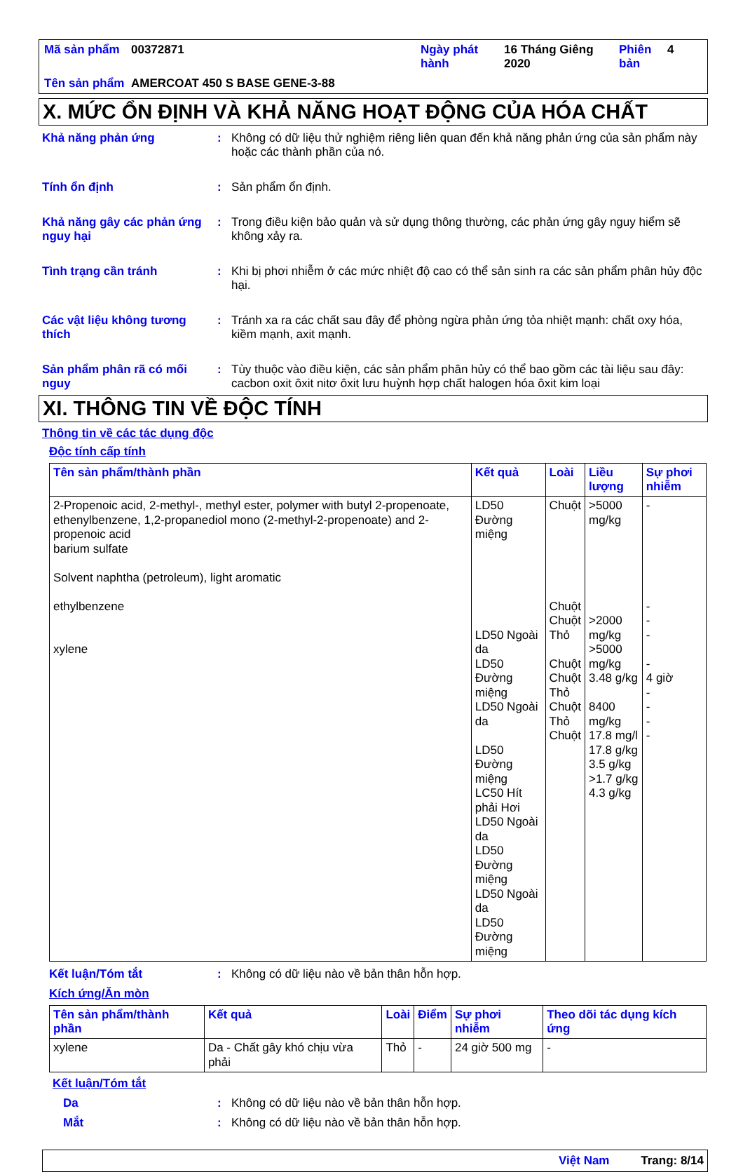| Mã sản phẩm | 00372871 | Ngày phát hành | 16 Tháng Giêng 2020 | Phiên bản | 4 |
| Tên sản phẩm | AMERCOAT 450 S BASE GENE-3-88 | | | | |
X. MỨC ỔN ĐỊNH VÀ KHẢ NĂNG HOẠT ĐỘNG CỦA HÓA CHẤT
Khả năng phản ứng : Không có dữ liệu thử nghiệm riêng liên quan đến khả năng phản ứng của sản phẩm này hoặc các thành phần của nó.
Tính ổn định : Sản phẩm ổn định.
Khả năng gây các phản ứng nguy hại
: Trong điều kiện bảo quản và sử dụng thông thường, các phản ứng gây nguy hiểm sẽ không xảy ra.
Tình trạng cần tránh : Khi bị phơi nhiễm ở các mức nhiệt độ cao có thể sản sinh ra các sản phẩm phân hủy độc hại.
Các vật liệu không tương thích
: Tránh xa ra các chất sau đây để phòng ngừa phản ứng tỏa nhiệt mạnh: chất oxy hóa, kiềm mạnh, axit mạnh.
Sản phẩm phân rã có mối nguy
: Tùy thuộc vào điều kiện, các sản phẩm phân hủy có thể bao gồm các tài liệu sau đây: cacbon oxit ôxit nitơ ôxit lưu huỳnh hợp chất halogen hóa ôxit kim loại
XI. THÔNG TIN VỀ ĐỘC TÍNH
Thông tin về các tác dụng độc
Độc tính cấp tính
| Tên sản phẩm/thành phần | Kết quả | Loài | Liều lượng | Sự phơi nhiễm |
| --- | --- | --- | --- | --- |
| 2-Propenoic acid, 2-methyl-, methyl ester, polymer with butyl 2-propenoate, ethenylbenzene, 1,2-propanediol mono (2-methyl-2-propenoate) and 2-propenoic acid barium sulfate Solvent naphtha (petroleum), light aromatic ethylbenzene xylene | LD50 Đường miệng LD50 Ngoài da LD50 Đường miệng LD50 Ngoài da LD50 Đường miệng LC50 Hít phải Hơi LD50 Ngoài da LD50 Đường miệng LD50 Ngoài da LD50 Đường miệng | Chuột Chuột Chuột Thỏ Chuột Chuột Thỏ Chuột Thỏ Chuột | >5000 mg/kg >2000 mg/kg >5000 mg/kg 3.48 g/kg 8400 mg/kg 17.8 mg/l 17.8 g/kg 3.5 g/kg >1.7 g/kg 4.3 g/kg | - - - - - 4 giờ - - - - |
Kết luận/Tóm tắt : Không có dữ liệu nào về bản thân hỗn hợp.
Kích ứng/Ăn mòn
| Tên sản phẩm/thành phần | Kết quả | Loài | Điểm | Sự phơi nhiễm | Theo dõi tác dụng kích ứng |
| --- | --- | --- | --- | --- | --- |
| xylene | Da - Chất gây khó chịu vừa phải | Thỏ | - | 24 giờ 500 mg | - |
Kết luận/Tóm tắt
Da : Không có dữ liệu nào về bản thân hỗn hợp.
Mắt : Không có dữ liệu nào về bản thân hỗn hợp.
Việt Nam Trang: 8/14